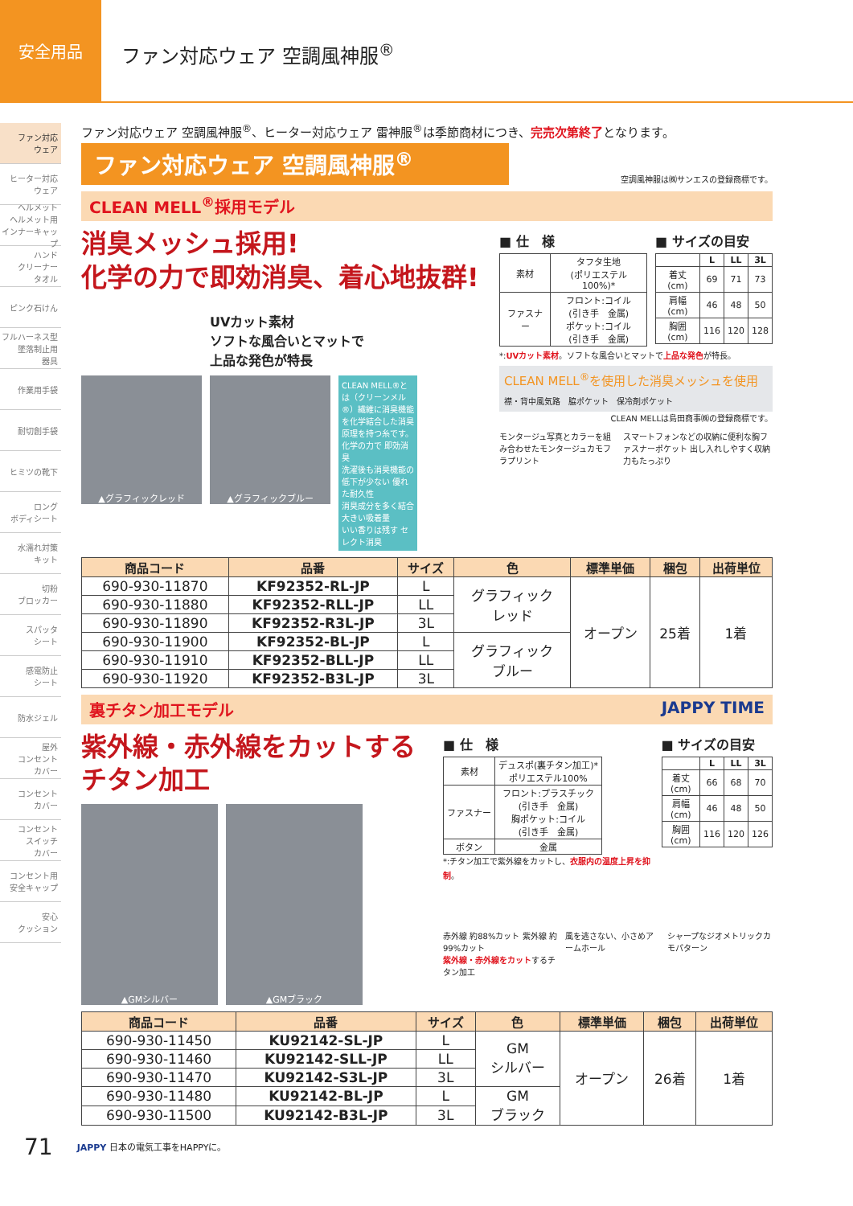安全用品
ファン対応ウェア 空調風神服<sup>®</sup>
ファン対応
ウェア
ヒーター対応
ウェア
ヘルメット
ヘルメット用
インナーキャップ
ハンド
クリーナー
タオル
ピンク石けん
フルハーネス型
墜落制止用
器具
作業用手袋
耐切創手袋
ヒミツの靴下
ロング
ボディシート
水濡れ対策
キット
切粉
ブロッカー
スパッタ
シート
感電防止
シート
防水ジェル
屋外
コンセント
カバー
コンセント
カバー
コンセント
スイッチ
カバー
コンセント用
安全キャップ
安心
クッション
ファン対応ウェア 空調風神服<sup>®</sup>、ヒーター対応ウェア 雷神服<sup>®</sup>は季節商材につき、完売次第終了となります。
ファン対応ウェア 空調風神服<sup>®</sup>
空調風神服は㈱サンエスの登録商標です。
CLEAN MELL<sup>®</sup>採用モデル
消臭メッシュ採用!
化学の力で即効消臭、着心地抜群!
UVカット素材
ソフトな風合いとマットで
上品な発色が特長
▲グラフィックレッド ▲グラフィックブルー
CLEAN MELL®とは（クリーンメル®）繊維に消臭機能を化学結合した消臭原理を持つ糸です。
化学の力で 即効消臭
洗濯後も消臭機能の低下が少ない 優れた耐久性
消臭成分を多く結合 大きい吸着量
いい香りは残す セレクト消臭
■ 仕　様
| 素材 | タフタ生地 (ポリエステル100%)* |
| ファスナー | フロント:コイル (引き手 金属) ポケット:コイル (引き手 金属) |
■ サイズの目安
| | L | LL | 3L |
| --- | --- | --- | --- |
| 着丈(cm) | 69 | 71 | 73 |
| 肩幅(cm) | 46 | 48 | 50 |
| 胸囲(cm) | 116 | 120 | 128 |
*:UVカット素材。ソフトな風合いとマットで上品な発色が特長。
CLEAN MELL<sup>®</sup>を使用した消臭メッシュを使用
襟・背中風気路 脇ポケット 保冷剤ポケット
CLEAN MELLは島田商事㈱の登録商標です。
モンタージュ写真とカラーを組み合わせたモンタージュカモフラプリント
スマートフォンなどの収納に便利な胸ファスナーポケット 出し入れしやすく収納力もたっぷり
| 商品コード | 品番 | サイズ | 色 | 標準単価 | 梱包 | 出荷単位 |
| --- | --- | --- | --- | --- | --- | --- |
| 690-930-11870 | KF92352-RL-JP | L | グラフィック レッド | オープン | 25着 | 1着 |
| 690-930-11880 | KF92352-RLL-JP | LL | | | | |
| 690-930-11890 | KF92352-R3L-JP | 3L | | | | |
| 690-930-11900 | KF92352-BL-JP | L | グラフィック ブルー | | | |
| 690-930-11910 | KF92352-BLL-JP | LL | | | | |
| 690-930-11920 | KF92352-B3L-JP | 3L | | | | |
裏チタン加工モデル JAPPY TIME
紫外線・赤外線をカットする
チタン加工
▲GMシルバー ▲GMブラック
■ 仕　様
| 素材 | デュスポ(裏チタン加工)* ポリエステル100% |
| ファスナー | フロント:プラスチック (引き手 金属) 胸ポケット:コイル (引き手 金属) |
| ボタン | 金属 |
*:チタン加工で紫外線をカットし、衣服内の温度上昇を抑制。
■ サイズの目安
| | L | LL | 3L |
| --- | --- | --- | --- |
| 着丈(cm) | 66 | 68 | 70 |
| 肩幅(cm) | 46 | 48 | 50 |
| 胸囲(cm) | 116 | 120 | 126 |
赤外線 約88%カット 紫外線 約99%カット
紫外線・赤外線をカットするチタン加工
風を逃さない、小さめアームホール シャープなジオメトリックカモパターン
| 商品コード | 品番 | サイズ | 色 | 標準単価 | 梱包 | 出荷単位 |
| --- | --- | --- | --- | --- | --- | --- |
| 690-930-11450 | KU92142-SL-JP | L | GM シルバー | オープン | 26着 | 1着 |
| 690-930-11460 | KU92142-SLL-JP | LL | | | | |
| 690-930-11470 | KU92142-S3L-JP | 3L | | | | |
| 690-930-11480 | KU92142-BL-JP | L | GM ブラック | | | |
| 690-930-11500 | KU92142-B3L-JP | 3L | | | | |
71 JAPPY 日本の電気工事をHAPPYに。